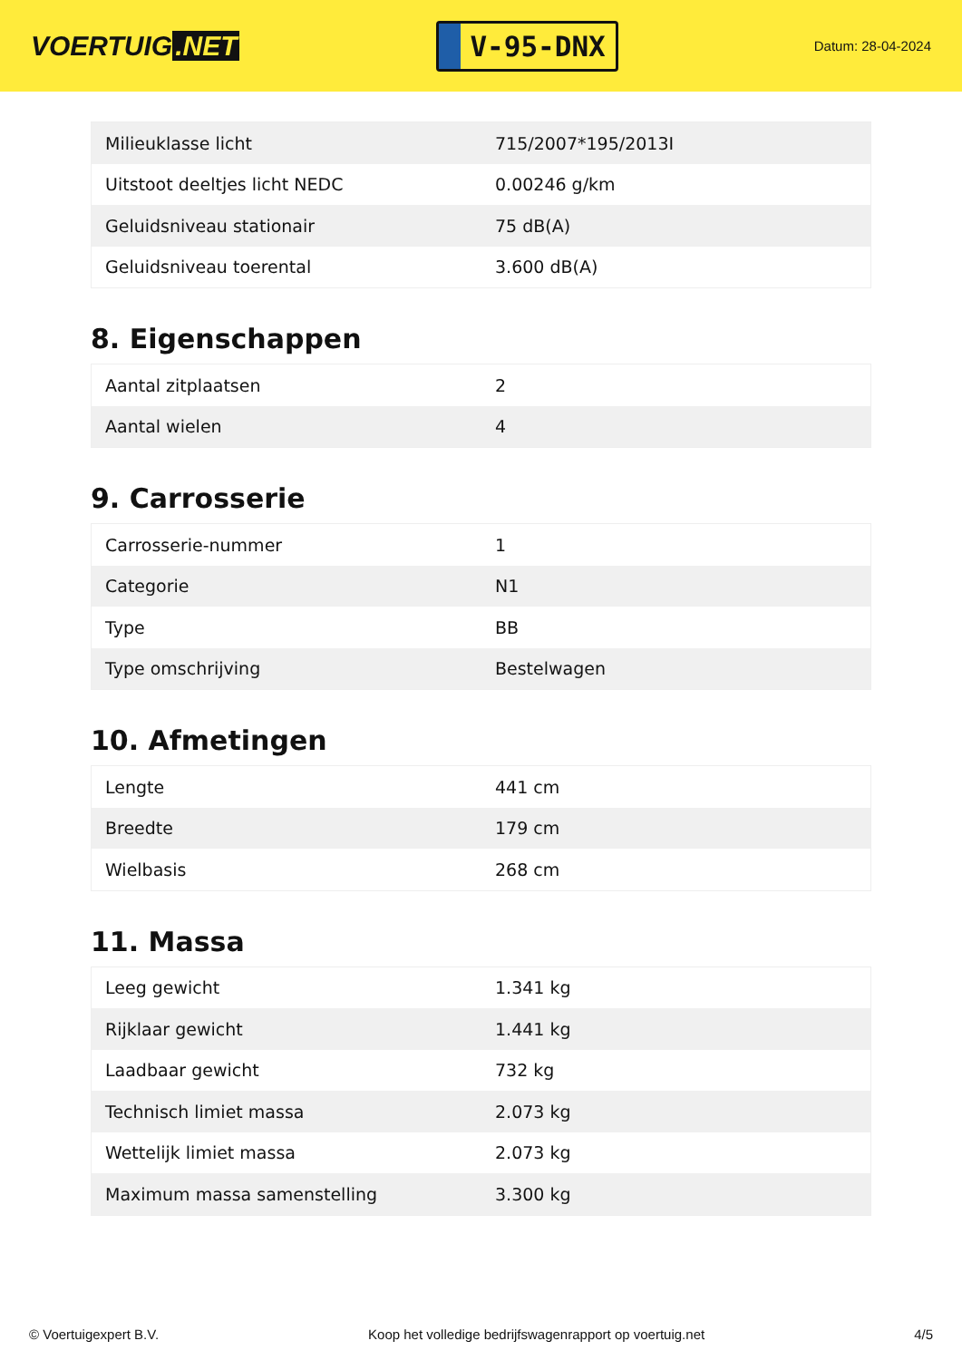VOERTUIG.NET
V-95-DNX
Datum: 28-04-2024
| Milieuklasse licht | 715/2007*195/2013I |
| Uitstoot deeltjes licht NEDC | 0.00246 g/km |
| Geluidsniveau stationair | 75 dB(A) |
| Geluidsniveau toerental | 3.600 dB(A) |
8. Eigenschappen
| Aantal zitplaatsen | 2 |
| Aantal wielen | 4 |
9. Carrosserie
| Carrosserie-nummer | 1 |
| Categorie | N1 |
| Type | BB |
| Type omschrijving | Bestelwagen |
10. Afmetingen
| Lengte | 441 cm |
| Breedte | 179 cm |
| Wielbasis | 268 cm |
11. Massa
| Leeg gewicht | 1.341 kg |
| Rijklaar gewicht | 1.441 kg |
| Laadbaar gewicht | 732 kg |
| Technisch limiet massa | 2.073 kg |
| Wettelijk limiet massa | 2.073 kg |
| Maximum massa samenstelling | 3.300 kg |
© Voertuigexpert B.V. Koop het volledige bedrijfswagenrapport op voertuig.net 4/5